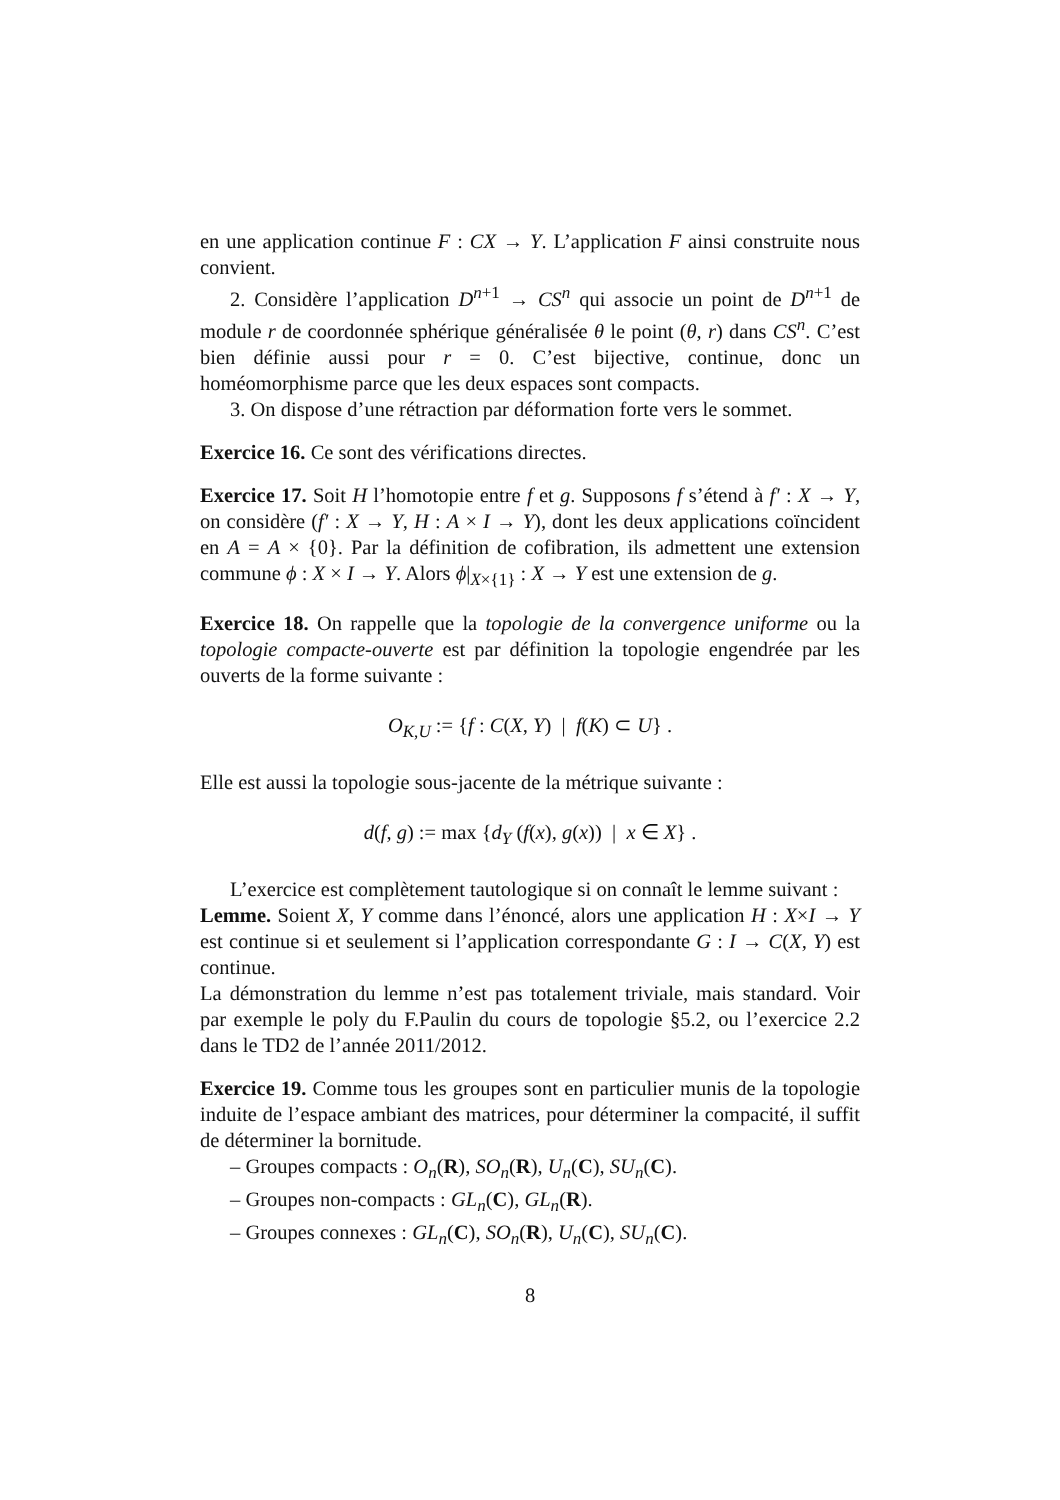en une application continue F : CX → Y. L’application F ainsi construite nous convient.
2. Considère l’application D<sup>n+1</sup> → CS<sup>n</sup> qui associe un point de D<sup>n+1</sup> de module r de coordonnée sphérique généralisée θ le point (θ, r) dans CS<sup>n</sup>. C’est bien définie aussi pour r = 0. C’est bijective, continue, donc un homéomorphisme parce que les deux espaces sont compacts.
3. On dispose d’une rétraction par déformation forte vers le sommet.
Exercice 16. Ce sont des vérifications directes.
Exercice 17. Soit H l’homotopie entre f et g. Supposons f s’étend à f′ : X → Y, on considère (f′ : X → Y, H : A × I → Y), dont les deux applications coïncident en A = A × {0}. Par la définition de cofibration, ils admettent une extension commune ϕ : X × I → Y. Alors ϕ|<sub>X×{1}</sub> : X → Y est une extension de g.
Exercice 18. On rappelle que la topologie de la convergence uniforme ou la topologie compacte-ouverte est par définition la topologie engendrée par les ouverts de la forme suivante :
O<sub>K,U</sub> := {f : C(X, Y) | f(K) ⊂ U} .
Elle est aussi la topologie sous-jacente de la métrique suivante :
d(f, g) := max {d<sub>Y</sub> (f(x), g(x)) | x ∈ X} .
L’exercice est complètement tautologique si on connaît le lemme suivant :
Lemme. Soient X, Y comme dans l’énoncé, alors une application H : X×I → Y est continue si et seulement si l’application correspondante G : I → C(X, Y) est continue.
La démonstration du lemme n’est pas totalement triviale, mais standard. Voir par exemple le poly du F.Paulin du cours de topologie §5.2, ou l’exercice 2.2 dans le TD2 de l’année 2011/2012.
Exercice 19. Comme tous les groupes sont en particulier munis de la topologie induite de l’espace ambiant des matrices, pour déterminer la compacité, il suffit de déterminer la bornitude.
– Groupes compacts : O<sub>n</sub>(R), SO<sub>n</sub>(R), U<sub>n</sub>(C), SU<sub>n</sub>(C).
– Groupes non-compacts : GL<sub>n</sub>(C), GL<sub>n</sub>(R).
– Groupes connexes : GL<sub>n</sub>(C), SO<sub>n</sub>(R), U<sub>n</sub>(C), SU<sub>n</sub>(C).
8